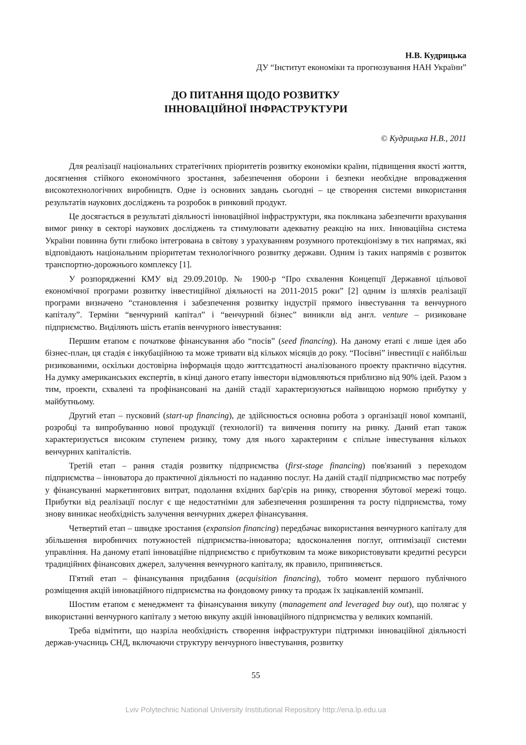Н.В. Кудрицька
ДУ “Інститут економіки та прогнозування НАН України”
ДО ПИТАННЯ ЩОДО РОЗВИТКУ
ІННОВАЦІЙНОЇ ІНФРАСТРУКТУРИ
© Кудрицька Н.В., 2011
Для реалізації національних стратегічних пріоритетів розвитку економіки країни, підвищення якості життя, досягнення стійкого економічного зростання, забезпечення оборони і безпеки необхідне впровадження високотехнологічних виробництв. Одне із основних завдань сьогодні – це створення системи використання результатів наукових досліджень та розробок в ринковий продукт.
Це досягається в результаті діяльності інноваційної інфраструктури, яка покликана забезпечити врахування вимог ринку в секторі наукових досліджень та стимулювати адекватну реакцію на них. Інноваційна система України повинна бути глибоко інтегрована в світову з урахуванням розумного протекціонізму в тих напрямах, які відповідають національним пріоритетам технологічного розвитку держави. Одним із таких напрямів є розвиток транспортно-дорожнього комплексу [1].
У розпорядженні КМУ від 29.09.2010р. № 1900-р “Про схвалення Концепції Державної цільової економічної програми розвитку інвестиційної діяльності на 2011-2015 роки” [2] одним із шляхів реалізації програми визначено “становлення і забезпечення розвитку індустрії прямого інвестування та венчурного капіталу”. Терміни “венчурний капітал” і “венчурний бізнес” виникли від англ. venture – ризиковане підприємство. Виділяють шість етапів венчурного інвестування:
Першим етапом є початкове фінансування або “посів” (seed financing). На даному етапі є лише ідея або бізнес-план, ця стадія є інкубаційною та може тривати від кількох місяців до року. “Посівні” інвестиції є найбільш ризикованими, оскільки достовірна інформація щодо життєздатності аналізованого проекту практично відсутня. На думку американських експертів, в кінці даного етапу інвестори відмовляються приблизно від 90% ідей. Разом з тим, проекти, схвалені та профінансовані на даній стадії характеризуються найвищою нормою прибутку у майбутньому.
Другий етап – пусковий (start-up financing), де здійснюється основна робота з організації нової компанії, розробці та випробуванню нової продукції (технології) та вивчення попиту на ринку. Даний етап також характеризується високим ступенем ризику, тому для нього характерним є спільне інвестування кількох венчурних капіталістів.
Третій етап – рання стадія розвитку підприємства (first-stage financing) пов'язаний з переходом підприємства – інноватора до практичної діяльності по наданню послуг. На даній стадії підприємство має потребу у фінансуванні маркетингових витрат, подолання вхідних бар'єрів на ринку, створення збутової мережі тощо. Прибутки від реалізації послуг є ще недостатніми для забезпечення розширення та росту підприємства, тому знову виникає необхідність залучення венчурних джерел фінансування.
Четвертий етап – швидке зростання (expansion financing) передбачає використання венчурного капіталу для збільшення виробничих потужностей підприємства-інноватора; вдосконалення поглуг, оптимізації системи управління. На даному етапі інноваційне підприємство є прибутковим та може використовувати кредитні ресурси традиційних фінансових джерел, залучення венчурного капіталу, як правило, припиняється.
П'ятий етап – фінансування придбання (acquisition financing), тобто момент першого публічного розміщення акцій інноваційного підприємства на фондовому ринку та продаж їх зацікавленій компанії.
Шостим етапом є менеджмент та фінансування викупу (management and leveraged buy out), що полягає у використанні венчурного капіталу з метою викупу акцій інноваційного підприємства у великих компаній.
Треба відмітити, що назріла необхідність створення інфраструктури підтримки інноваційної діяльності держав-учасниць СНД, включаючи структуру венчурного інвестування, розвитку
55
Lviv Polytechnic National University Institutional Repository http://ena.lp.edu.ua